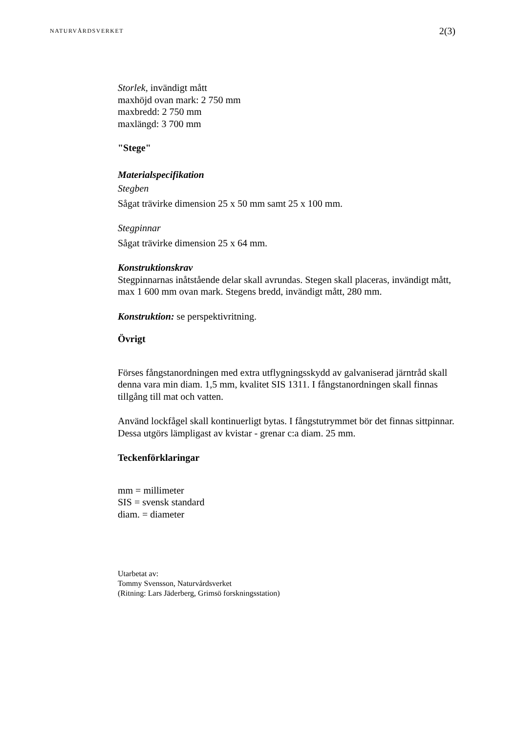NATURVÅRDSVERKET
2(3)
Storlek, invändigt mått
maxhöjd ovan mark: 2 750 mm
maxbredd: 2 750 mm
maxlängd: 3 700 mm
"Stege"
Materialspecifikation
Stegben
Sågat trävirke dimension 25 x 50 mm samt 25 x 100 mm.
Stegpinnar
Sågat trävirke dimension 25 x 64 mm.
Konstruktionskrav
Stegpinnarnas inåtstående delar skall avrundas. Stegen skall placeras, invändigt mått, max 1 600 mm ovan mark. Stegens bredd, invändigt mått, 280 mm.
Konstruktion: se perspektivritning.
Övrigt
Förses fångstanordningen med extra utflygningsskydd av galvaniserad järntråd skall denna vara min diam. 1,5 mm, kvalitet SIS 1311. I fångstanordningen skall finnas tillgång till mat och vatten.
Använd lockfågel skall kontinuerligt bytas. I fångstutrymmet bör det finnas sittpinnar. Dessa utgörs lämpligast av kvistar - grenar c:a diam. 25 mm.
Teckenförklaringar
mm = millimeter
SIS = svensk standard
diam. = diameter
Utarbetat av:
Tommy Svensson, Naturvårdsverket
(Ritning: Lars Jäderberg, Grimsö forskningsstation)